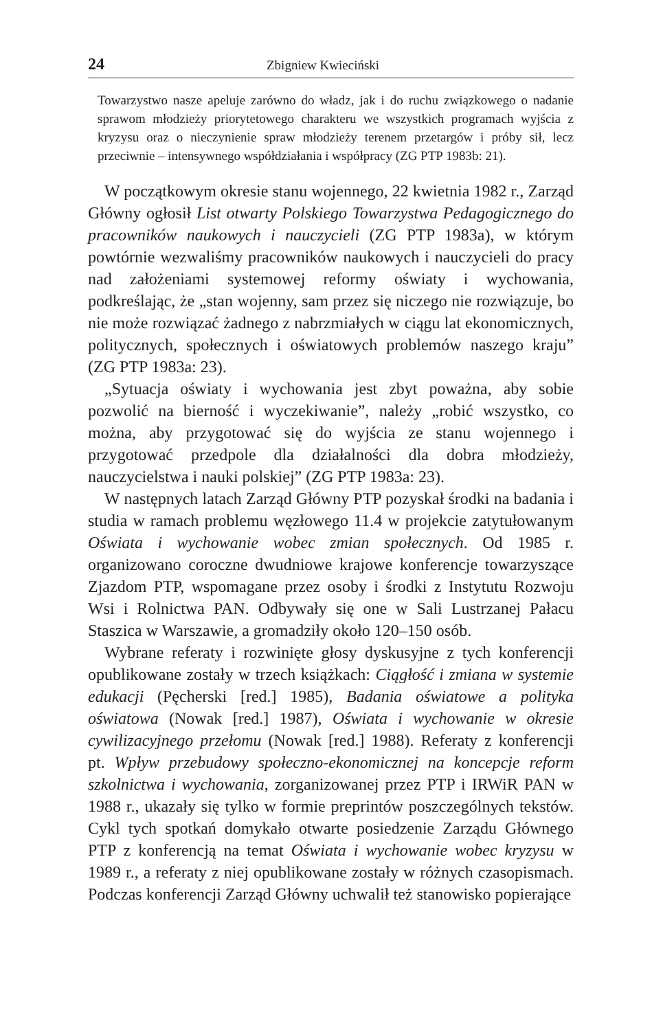24 Zbigniew Kwieciński
Towarzystwo nasze apeluje zarówno do władz, jak i do ruchu związkowego o nadanie sprawom młodzieży priorytetowego charakteru we wszystkich programach wyjścia z kryzysu oraz o nieczynienie spraw młodzieży terenem przetargów i próby sił, lecz przeciwnie – intensywnego współdziałania i współpracy (ZG PTP 1983b: 21).
W początkowym okresie stanu wojennego, 22 kwietnia 1982 r., Zarząd Główny ogłosił List otwarty Polskiego Towarzystwa Pedagogicznego do pracowników naukowych i nauczycieli (ZG PTP 1983a), w którym powtórnie wezwaliśmy pracowników naukowych i nauczycieli do pracy nad założeniami systemowej reformy oświaty i wychowania, podkreślając, że „stan wojenny, sam przez się niczego nie rozwiązuje, bo nie może rozwiązać żadnego z nabrzmiałych w ciągu lat ekonomicznych, politycznych, społecznych i oświatowych problemów naszego kraju” (ZG PTP 1983a: 23).
„Sytuacja oświaty i wychowania jest zbyt poważna, aby sobie pozwolić na bierność i wyczekiwanie”, należy „robić wszystko, co można, aby przygotować się do wyjścia ze stanu wojennego i przygotować przedpole dla działalności dla dobra młodzieży, nauczycielstwa i nauki polskiej” (ZG PTP 1983a: 23).
W następnych latach Zarząd Główny PTP pozyskał środki na badania i studia w ramach problemu węzłowego 11.4 w projekcie zatytułowanym Oświata i wychowanie wobec zmian społecznych. Od 1985 r. organizowano coroczne dwudniowe krajowe konferencje towarzyszące Zjazdom PTP, wspomagane przez osoby i środki z Instytutu Rozwoju Wsi i Rolnictwa PAN. Odbywały się one w Sali Lustrzanej Pałacu Staszica w Warszawie, a gromadziły około 120–150 osób.
Wybrane referaty i rozwinięte głosy dyskusyjne z tych konferencji opublikowane zostały w trzech książkach: Ciągłość i zmiana w systemie edukacji (Pęcherski [red.] 1985), Badania oświatowe a polityka oświatowa (Nowak [red.] 1987), Oświata i wychowanie w okresie cywilizacyjnego przełomu (Nowak [red.] 1988). Referaty z konferencji pt. Wpływ przebudowy społeczno-ekonomicznej na koncepcje reform szkolnictwa i wychowania, zorganizowanej przez PTP i IRWiR PAN w 1988 r., ukazały się tylko w formie preprintów poszczególnych tekstów. Cykl tych spotkań domykało otwarte posiedzenie Zarządu Głównego PTP z konferencją na temat Oświata i wychowanie wobec kryzysu w 1989 r., a referaty z niej opublikowane zostały w różnych czasopismach. Podczas konferencji Zarząd Główny uchwalił też stanowisko popierające